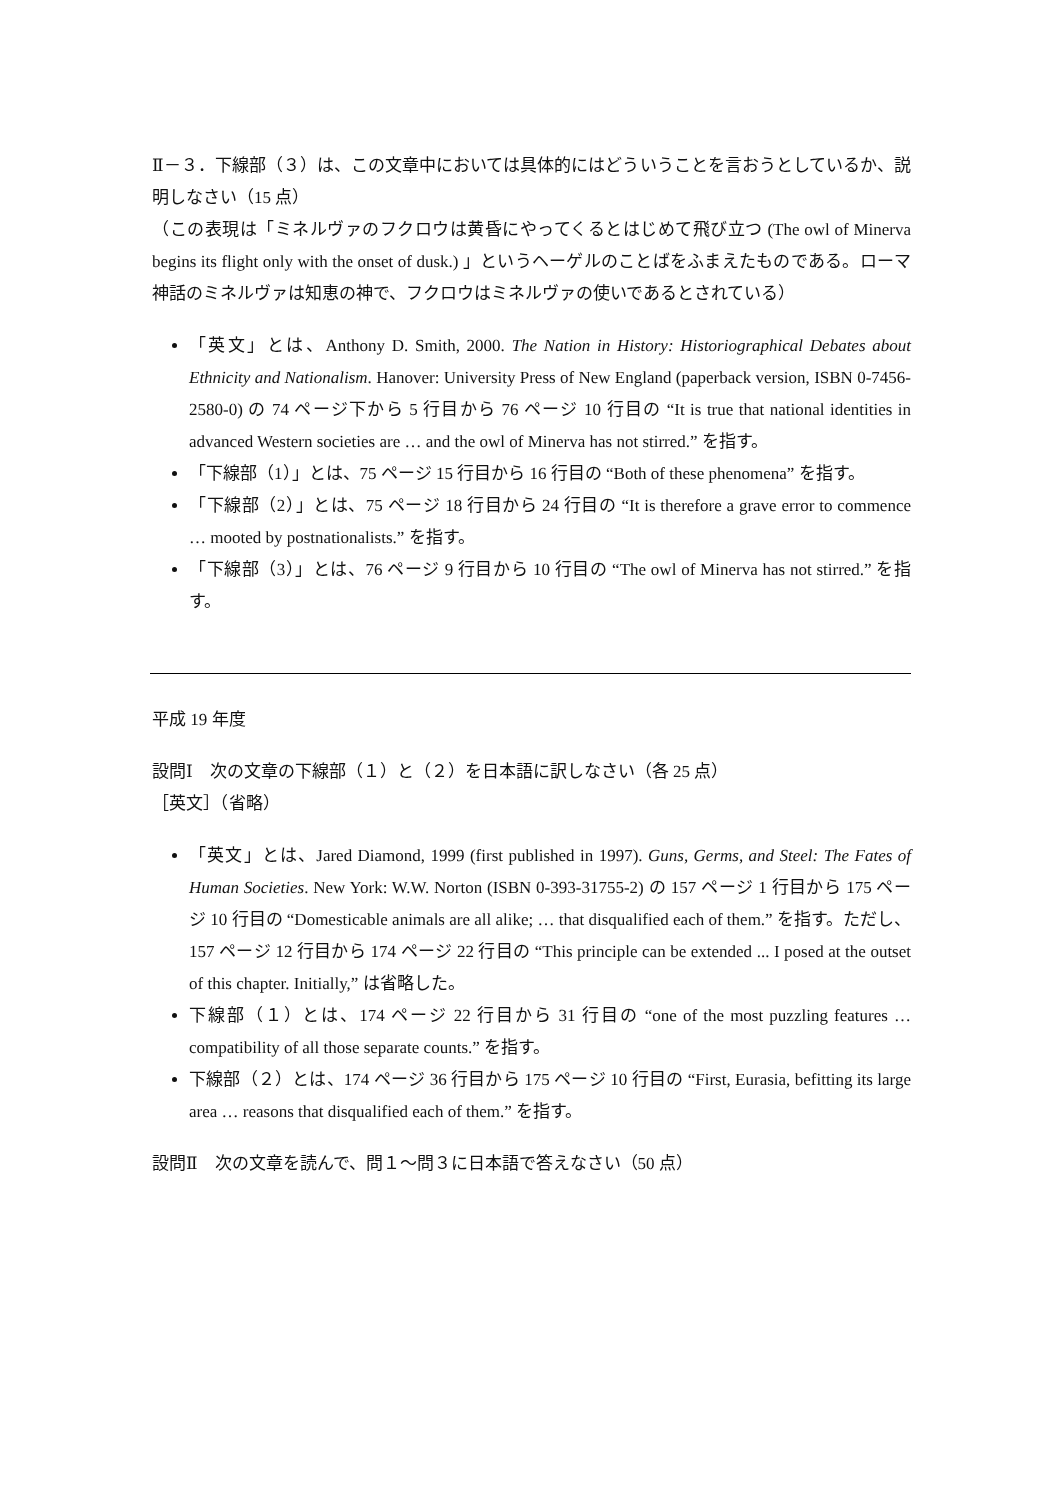Ⅱ－３．下線部（３）は、この文章中においては具体的にはどういうことを言おうとしているか、説明しなさい（15 点）
（この表現は「ミネルヴァのフクロウは黄昏にやってくるとはじめて飛び立つ (The owl of Minerva begins its flight only with the onset of dusk.) 」というヘーゲルのことばをふまえたものである。ローマ神話のミネルヴァは知恵の神で、フクロウはミネルヴァの使いであるとされている）
「英文」とは、Anthony D. Smith, 2000. The Nation in History: Historiographical Debates about Ethnicity and Nationalism. Hanover: University Press of New England (paperback version, ISBN 0-7456-2580-0) の 74 ページ下から 5 行目から 76 ページ 10 行目の “It is true that national identities in advanced Western societies are … and the owl of Minerva has not stirred.” を指す。
「下線部（1）」とは、75 ページ 15 行目から 16 行目の “Both of these phenomena” を指す。
「下線部（2）」とは、75 ページ 18 行目から 24 行目の “It is therefore a grave error to commence … mooted by postnationalists.” を指す。
「下線部（3）」とは、76 ページ 9 行目から 10 行目の “The owl of Minerva has not stirred.” を指す。
平成 19 年度
設問Ⅰ　次の文章の下線部（１）と（２）を日本語に訳しなさい（各 25 点）
［英文］（省略）
「英文」とは、Jared Diamond, 1999 (first published in 1997). Guns, Germs, and Steel: The Fates of Human Societies. New York: W.W. Norton (ISBN 0-393-31755-2) の 157 ページ 1 行目から 175 ページ 10 行目の “Domesticable animals are all alike; … that disqualified each of them.” を指す。ただし、157 ページ 12 行目から 174 ページ 22 行目の “This principle can be extended ... I posed at the outset of this chapter. Initially,” は省略した。
下線部（１）とは、174 ページ 22 行目から 31 行目の “one of the most puzzling features … compatibility of all those separate counts.” を指す。
下線部（２）とは、174 ページ 36 行目から 175 ページ 10 行目の “First, Eurasia, befitting its large area … reasons that disqualified each of them.” を指す。
設問Ⅱ　次の文章を読んで、問１～問３に日本語で答えなさい（50 点）